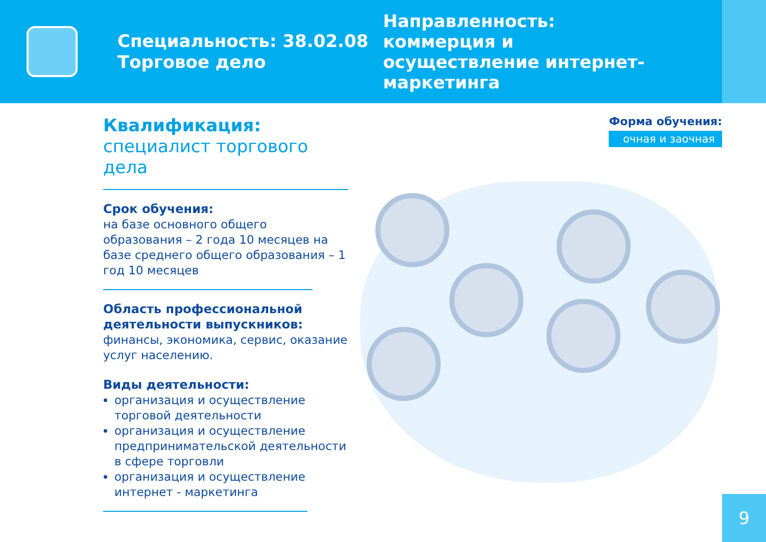Специальность: 38.02.08 Торговое дело
Направленность: коммерция и осуществление интернет-маркетинга
Квалификация:
специалист торгового дела
Срок обучения:
на базе основного общего образования – 2 года 10 месяцев на базе среднего общего образования – 1 год 10 месяцев
Область профессиональной деятельности выпускников:
финансы, экономика, сервис, оказание услуг населению.
Виды деятельности:
организация и осуществление торговой деятельности
организация и осуществление предпринимательской деятельности в сфере торговли
организация и осуществление интернет - маркетинга
Форма обучения:
очная и заочная
9